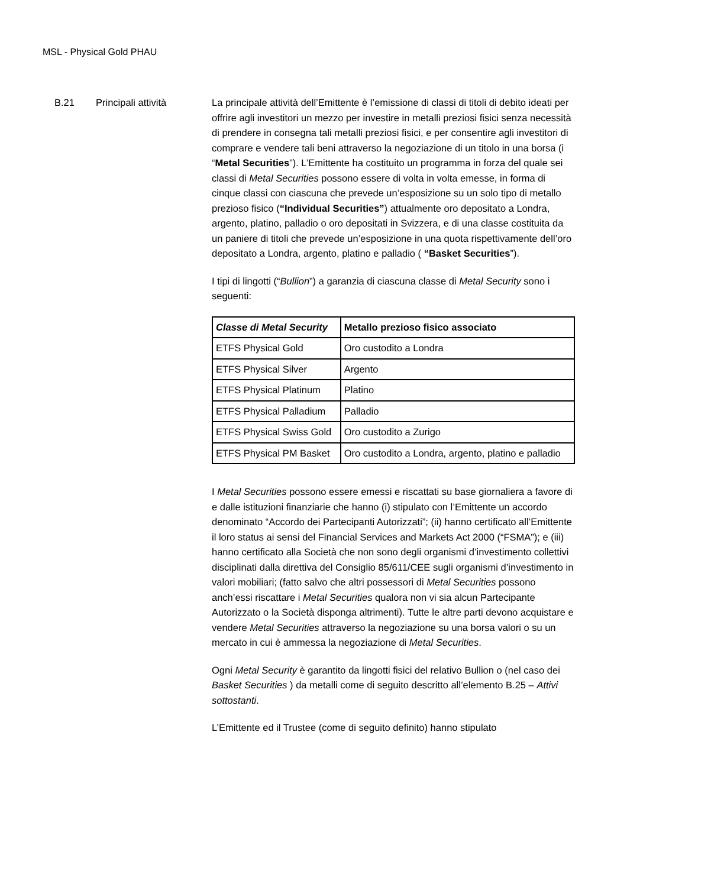MSL - Physical Gold PHAU
B.21 Principali attività La principale attività dell’Emittente è l’emissione di classi di titoli di debito ideati per offrire agli investitori un mezzo per investire in metalli preziosi fisici senza necessità di prendere in consegna tali metalli preziosi fisici, e per consentire agli investitori di comprare e vendere tali beni attraverso la negoziazione di un titolo in una borsa (i “Metal Securities”). L’Emittente ha costituito un programma in forza del quale sei classi di Metal Securities possono essere di volta in volta emesse, in forma di cinque classi con ciascuna che prevede un’esposizione su un solo tipo di metallo prezioso fisico (“Individual Securities”) attualmente oro depositato a Londra, argento, platino, palladio o oro depositati in Svizzera, e di una classe costituita da un paniere di titoli che prevede un’esposizione in una quota rispettivamente dell’oro depositato a Londra, argento, platino e palladio ( “Basket Securities”).
I tipi di lingotti (“Bullion”) a garanzia di ciascuna classe di Metal Security sono i seguenti:
| Classe di Metal Security | Metallo prezioso fisico associato |
| --- | --- |
| ETFS Physical Gold | Oro custodito a Londra |
| ETFS Physical Silver | Argento |
| ETFS Physical Platinum | Platino |
| ETFS Physical Palladium | Palladio |
| ETFS Physical Swiss Gold | Oro custodito a Zurigo |
| ETFS Physical PM Basket | Oro custodito a Londra, argento, platino e palladio |
I Metal Securities possono essere emessi e riscattati su base giornaliera a favore di e dalle istituzioni finanziarie che hanno (i) stipulato con l’Emittente un accordo denominato “Accordo dei Partecipanti Autorizzati”; (ii) hanno certificato all’Emittente il loro status ai sensi del Financial Services and Markets Act 2000 (“FSMA”); e (iii) hanno certificato alla Società che non sono degli organismi d’investimento collettivi disciplinati dalla direttiva del Consiglio 85/611/CEE sugli organismi d’investimento in valori mobiliari; (fatto salvo che altri possessori di Metal Securities possono anch’essi riscattare i Metal Securities qualora non vi sia alcun Partecipante Autorizzato o la Società disponga altrimenti). Tutte le altre parti devono acquistare e vendere Metal Securities attraverso la negoziazione su una borsa valori o su un mercato in cui è ammessa la negoziazione di Metal Securities.
Ogni Metal Security è garantito da lingotti fisici del relativo Bullion o (nel caso dei Basket Securities ) da metalli come di seguito descritto all’elemento B.25 – Attivi sottostanti.
L’Emittente ed il Trustee (come di seguito definito) hanno stipulato